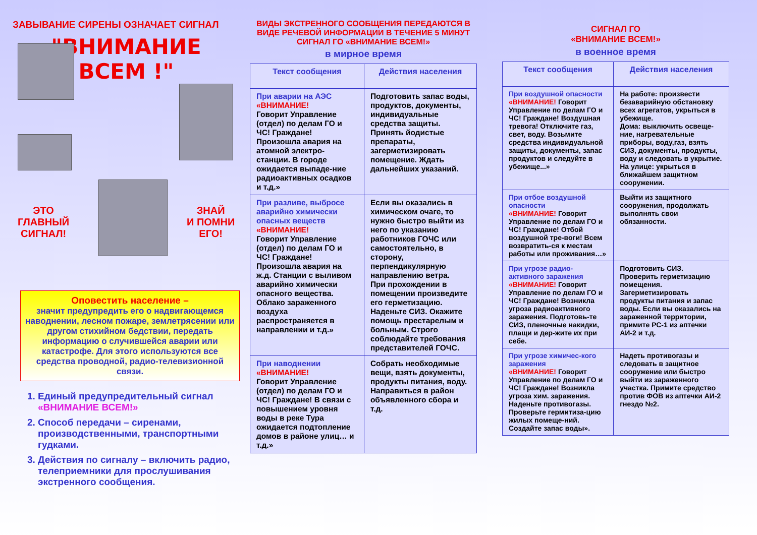ЗАВЫВАНИЕ СИРЕНЫ ОЗНАЧАЕТ СИГНАЛ
"ВНИМАНИЕ
ВСЕМ !"
ЭТО
ГЛАВНЫЙ
СИГНАЛ!
ЗНАЙ
И ПОМНИ
ЕГО!
Оповестить население –
значит предупредить его о надвигающемся наводнении, лесном пожаре, землетрясении или другом стихийном бедствии, передать информацию о случившейся аварии или катастрофе. Для этого используются все средства проводной, радио-телевизионной связи.
1. Единый предупредительный сигнал «ВНИМАНИЕ ВСЕМ!»
2. Способ передачи – сиренами, производственными, транспортными гудками.
3. Действия по сигналу – включить радио, телеприемники для прослушивания экстренного сообщения.
ВИДЫ ЭКСТРЕННОГО СООБЩЕНИЯ ПЕРЕДАЮТСЯ В ВИДЕ РЕЧЕВОЙ ИНФОРМАЦИИ В ТЕЧЕНИЕ 5 МИНУТ СИГНАЛ ГО «ВНИМАНИЕ ВСЕМ!»
в мирное время
| Текст сообщения | Действия населения |
| --- | --- |
| При аварии на АЭС «ВНИМАНИЕ! Говорит Управление (отдел) по делам ГО и ЧС! Граждане! Произошла авария на атомной электро-станции. В городе ожидается выпаде-ние радиоактивных осадков и т.д.» | Подготовить запас воды, продуктов, документы, индивидуальные средства защиты. Принять йодистые препараты, загерметизировать помещение. Ждать дальнейших указаний. |
| При разливе, выбросе аварийно химически опасных веществ «ВНИМАНИЕ! Говорит Управление (отдел) по делам ГО и ЧС! Граждане! Произошла авария на ж.д. Станции с выливом аварийно химически опасного вещества. Облако зараженного воздуха распространяется в направлении и т.д.» | Если вы оказались в химическом очаге, то нужно быстро выйти из него по указанию работников ГОЧС или самостоятельно, в сторону, перпендикулярную направлению ветра. При прохождении в помещении произведите его герметизацию. Наденьте СИЗ. Окажите помощь престарелым и больным. Строго соблюдайте требования представителей ГОЧС. |
| При наводнении «ВНИМАНИЕ! Говорит Управление (отдел) по делам ГО и ЧС! Граждане! В связи с повышением уровня воды в реке Тура ожидается подтопление домов в районе улиц… и т.д.» | Собрать необходимые вещи, взять документы, продукты питания, воду. Направиться в район объявленного сбора и т.д. |
СИГНАЛ ГО
«ВНИМАНИЕ ВСЕМ!»
в военное время
| Текст сообщения | Действия населения |
| --- | --- |
| При воздушной опасности «ВНИМАНИЕ! Говорит Управление по делам ГО и ЧС! Граждане! Воздушная тревога! Отключите газ, свет, воду. Возьмите средства индивидуальной защиты, документы, запас продуктов и следуйте в убежище...» | На работе: произвести безаварийную обстановку всех агрегатов, укрыться в убежище. Дома: выключить освеще-ние, нагревательные приборы, воду,газ, взять СИЗ, документы, продукты, воду и следовать в укрытие. На улице: укрыться в ближайшем защитном сооружении. |
| При отбое воздушной опасности «ВНИМАНИЕ! Говорит Управление по делам ГО и ЧС! Граждане! Отбой воздушной тре-воги! Всем возвратить-ся к местам работы или проживания…» | Выйти из защитного сооружения, продолжать выполнять свои обязанности. |
| При угрозе радио-активного заражения «ВНИМАНИЕ! Говорит Управление по делам ГО и ЧС! Граждане! Возникла угроза радиоактивного заражения. Подготовь-те СИЗ, пленочные накидки, плащи и дер-жите их при себе. | Подготовить СИЗ. Проверить герметизацию помещения. Загерметизировать продукты питания и запас воды. Если вы оказались на зараженной территории, примите РС-1 из аптечки АИ-2 и т.д. |
| При угрозе химичес-кого заражения «ВНИМАНИЕ! Говорит Управление по делам ГО и ЧС! Граждане! Возникла угроза хим. заражения. Наденьте противогазы. Проверьте гермитиза-цию жилых помеще-ний. Создайте запас воды». | Надеть противогазы и следовать в защитное сооружение или быстро выйти из зараженного участка. Примите средство против ФОВ из аптечки АИ-2 гнездо №2. |